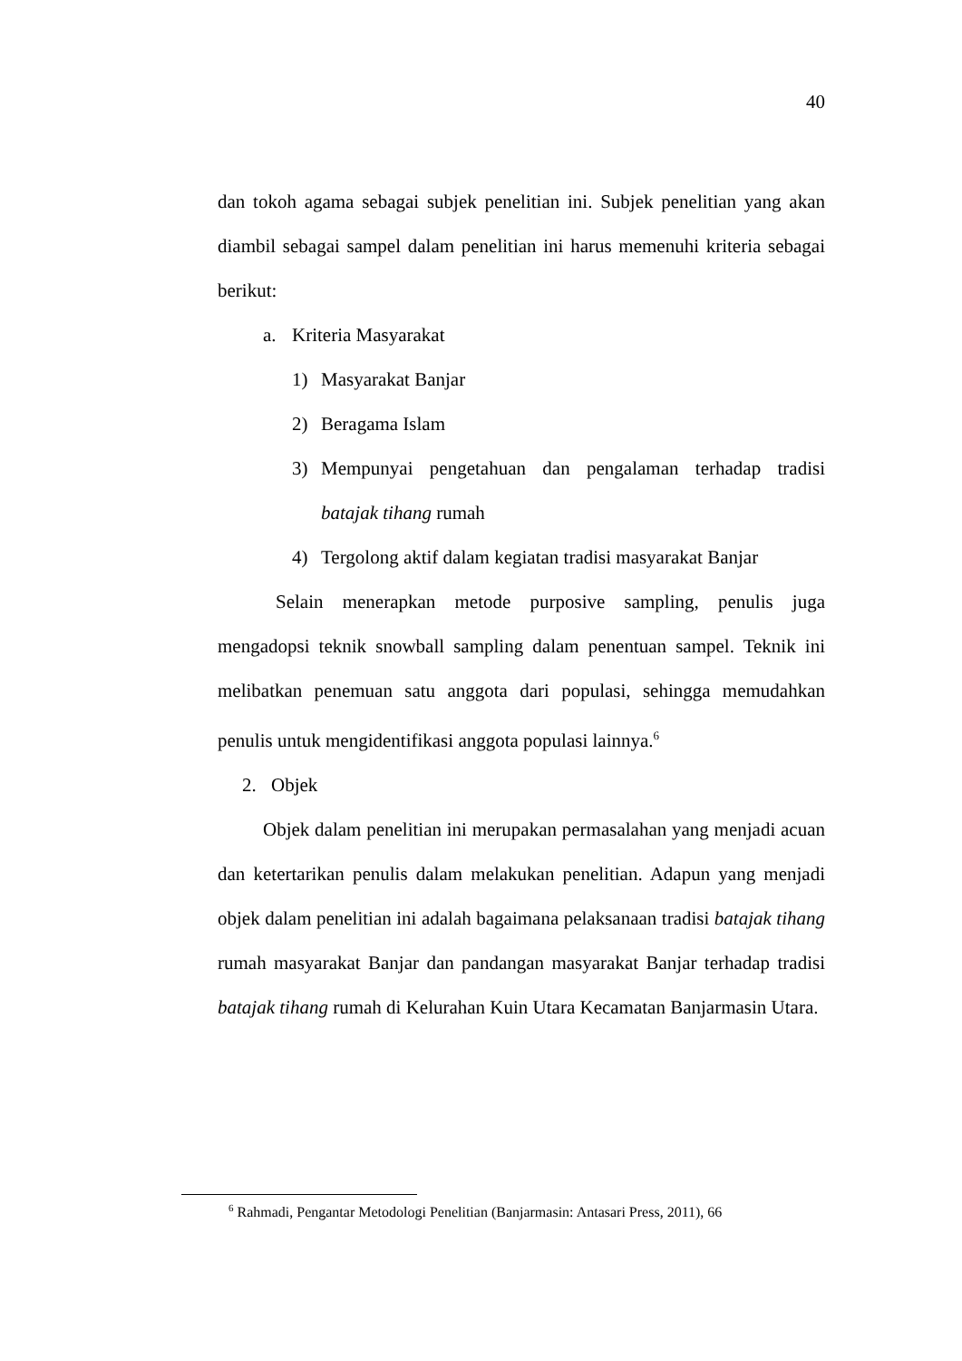40
dan tokoh agama sebagai subjek penelitian ini. Subjek penelitian yang akan diambil sebagai sampel dalam penelitian ini harus memenuhi kriteria sebagai berikut:
a. Kriteria Masyarakat
1) Masyarakat Banjar
2) Beragama Islam
3) Mempunyai pengetahuan dan pengalaman terhadap tradisi batajak tihang rumah
4) Tergolong aktif dalam kegiatan tradisi masyarakat Banjar
Selain menerapkan metode purposive sampling, penulis juga mengadopsi teknik snowball sampling dalam penentuan sampel. Teknik ini melibatkan penemuan satu anggota dari populasi, sehingga memudahkan penulis untuk mengidentifikasi anggota populasi lainnya.<sup>6</sup>
2. Objek
Objek dalam penelitian ini merupakan permasalahan yang menjadi acuan dan ketertarikan penulis dalam melakukan penelitian. Adapun yang menjadi objek dalam penelitian ini adalah bagaimana pelaksanaan tradisi batajak tihang rumah masyarakat Banjar dan pandangan masyarakat Banjar terhadap tradisi batajak tihang rumah di Kelurahan Kuin Utara Kecamatan Banjarmasin Utara.
<sup>6</sup> Rahmadi, Pengantar Metodologi Penelitian (Banjarmasin: Antasari Press, 2011), 66